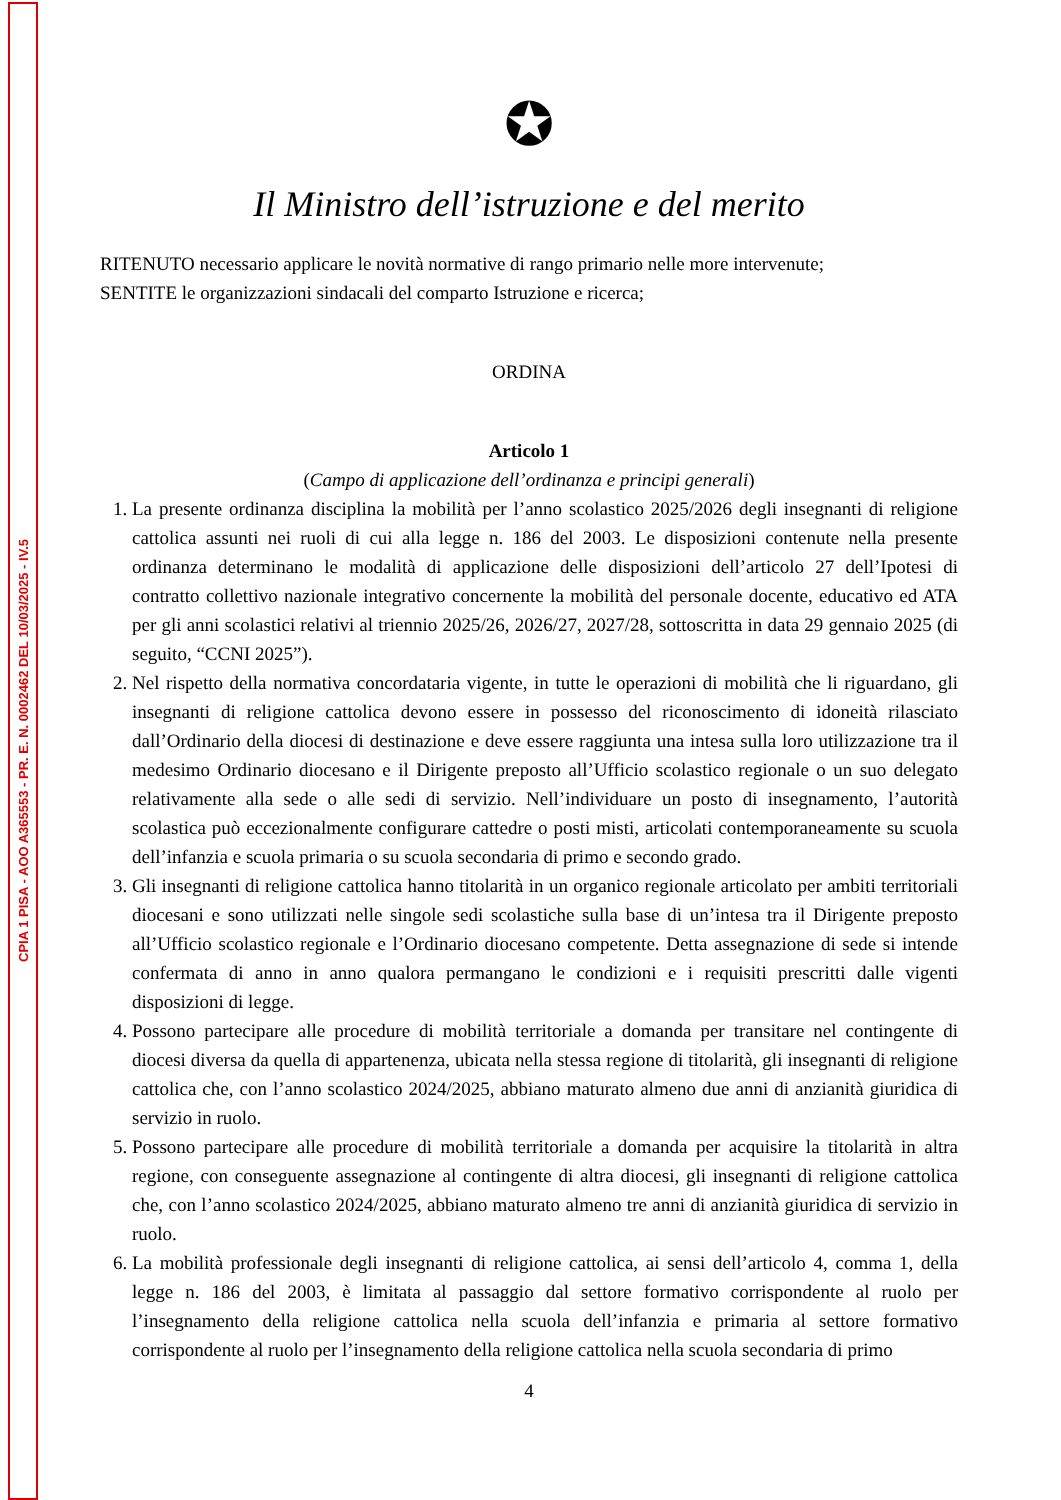CPIA 1 PISA - AOO A365553 - PR. E. N. 0002462 DEL 10/03/2025 - IV.5
✪
Il Ministro dell’istruzione e del merito
RITENUTO necessario applicare le novità normative di rango primario nelle more intervenute;
SENTITE le organizzazioni sindacali del comparto Istruzione e ricerca;
ORDINA
Articolo 1
(Campo di applicazione dell’ordinanza e principi generali)
1. La presente ordinanza disciplina la mobilità per l’anno scolastico 2025/2026 degli insegnanti di religione cattolica assunti nei ruoli di cui alla legge n. 186 del 2003. Le disposizioni contenute nella presente ordinanza determinano le modalità di applicazione delle disposizioni dell’articolo 27 dell’Ipotesi di contratto collettivo nazionale integrativo concernente la mobilità del personale docente, educativo ed ATA per gli anni scolastici relativi al triennio 2025/26, 2026/27, 2027/28, sottoscritta in data 29 gennaio 2025 (di seguito, “CCNI 2025”).
2. Nel rispetto della normativa concordataria vigente, in tutte le operazioni di mobilità che li riguardano, gli insegnanti di religione cattolica devono essere in possesso del riconoscimento di idoneità rilasciato dall’Ordinario della diocesi di destinazione e deve essere raggiunta una intesa sulla loro utilizzazione tra il medesimo Ordinario diocesano e il Dirigente preposto all’Ufficio scolastico regionale o un suo delegato relativamente alla sede o alle sedi di servizio. Nell’individuare un posto di insegnamento, l’autorità scolastica può eccezionalmente configurare cattedre o posti misti, articolati contemporaneamente su scuola dell’infanzia e scuola primaria o su scuola secondaria di primo e secondo grado.
3. Gli insegnanti di religione cattolica hanno titolarità in un organico regionale articolato per ambiti territoriali diocesani e sono utilizzati nelle singole sedi scolastiche sulla base di un’intesa tra il Dirigente preposto all’Ufficio scolastico regionale e l’Ordinario diocesano competente. Detta assegnazione di sede si intende confermata di anno in anno qualora permangano le condizioni e i requisiti prescritti dalle vigenti disposizioni di legge.
4. Possono partecipare alle procedure di mobilità territoriale a domanda per transitare nel contingente di diocesi diversa da quella di appartenenza, ubicata nella stessa regione di titolarità, gli insegnanti di religione cattolica che, con l’anno scolastico 2024/2025, abbiano maturato almeno due anni di anzianità giuridica di servizio in ruolo.
5. Possono partecipare alle procedure di mobilità territoriale a domanda per acquisire la titolarità in altra regione, con conseguente assegnazione al contingente di altra diocesi, gli insegnanti di religione cattolica che, con l’anno scolastico 2024/2025, abbiano maturato almeno tre anni di anzianità giuridica di servizio in ruolo.
6. La mobilità professionale degli insegnanti di religione cattolica, ai sensi dell’articolo 4, comma 1, della legge n. 186 del 2003, è limitata al passaggio dal settore formativo corrispondente al ruolo per l’insegnamento della religione cattolica nella scuola dell’infanzia e primaria al settore formativo corrispondente al ruolo per l’insegnamento della religione cattolica nella scuola secondaria di primo
4